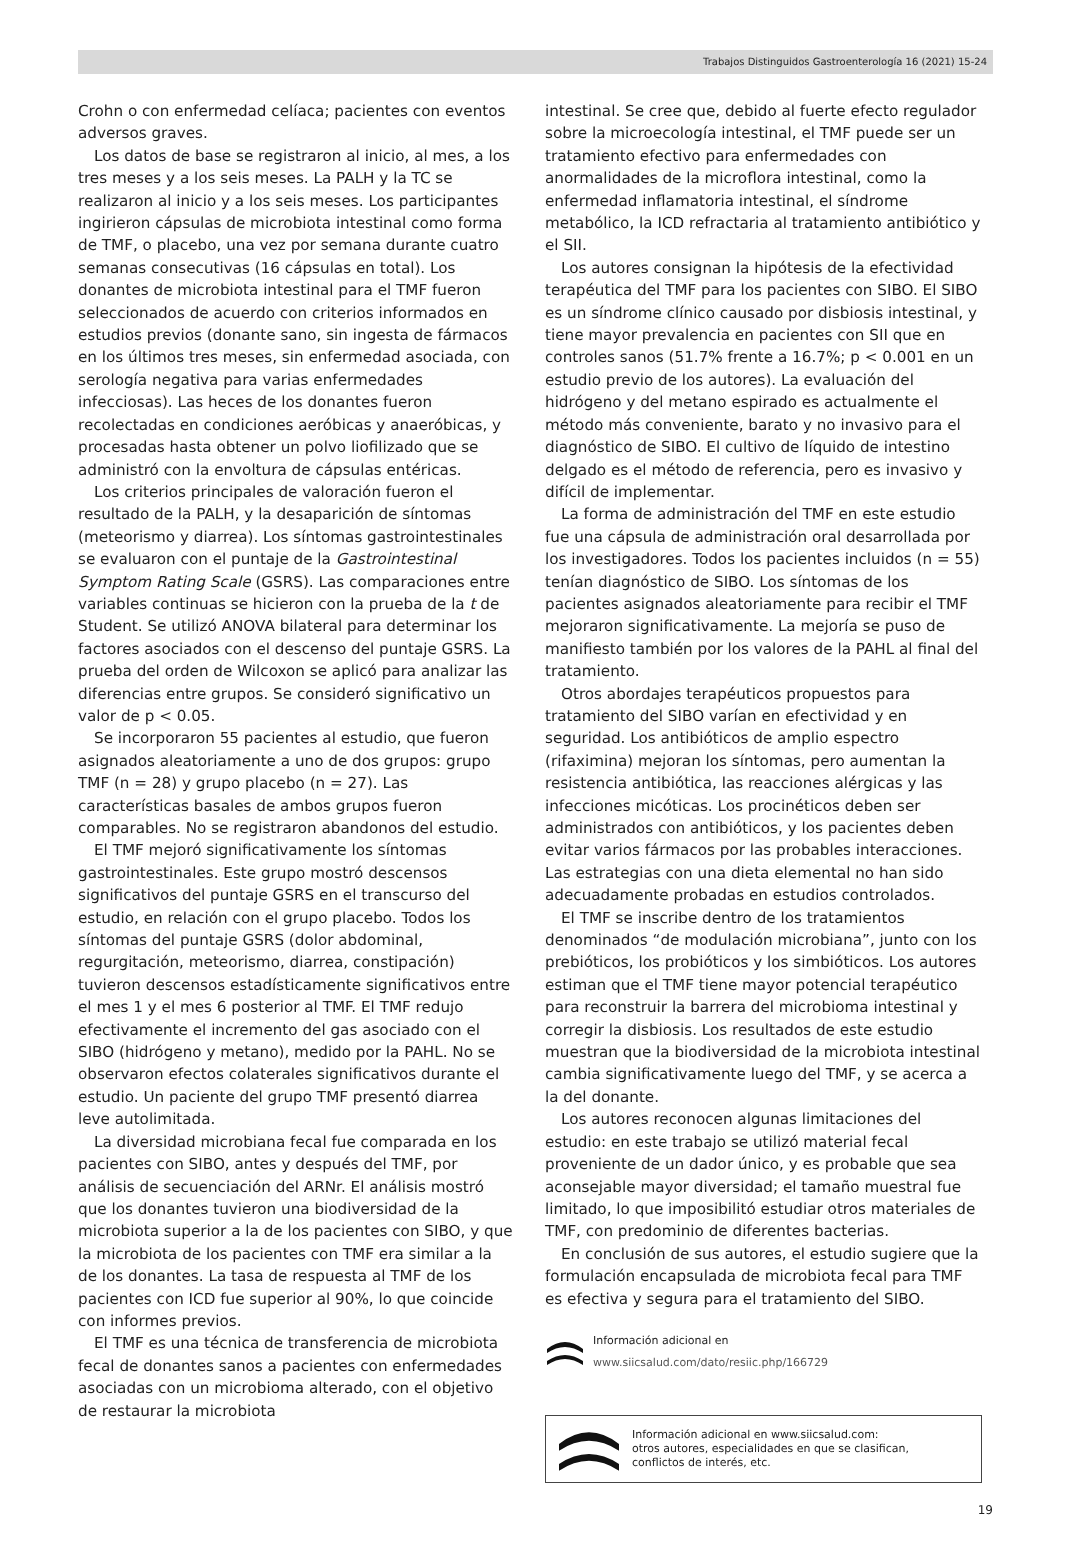Trabajos Distinguidos Gastroenterología 16 (2021) 15-24
Crohn o con enfermedad celíaca; pacientes con eventos adversos graves.
Los datos de base se registraron al inicio, al mes, a los tres meses y a los seis meses. La PALH y la TC se realizaron al inicio y a los seis meses. Los participantes ingirieron cápsulas de microbiota intestinal como forma de TMF, o placebo, una vez por semana durante cuatro semanas consecutivas (16 cápsulas en total). Los donantes de microbiota intestinal para el TMF fueron seleccionados de acuerdo con criterios informados en estudios previos (donante sano, sin ingesta de fármacos en los últimos tres meses, sin enfermedad asociada, con serología negativa para varias enfermedades infecciosas). Las heces de los donantes fueron recolectadas en condiciones aeróbicas y anaeróbicas, y procesadas hasta obtener un polvo liofilizado que se administró con la envoltura de cápsulas entéricas.
Los criterios principales de valoración fueron el resultado de la PALH, y la desaparición de síntomas (meteorismo y diarrea). Los síntomas gastrointestinales se evaluaron con el puntaje de la Gastrointestinal Symptom Rating Scale (GSRS). Las comparaciones entre variables continuas se hicieron con la prueba de la t de Student. Se utilizó ANOVA bilateral para determinar los factores asociados con el descenso del puntaje GSRS. La prueba del orden de Wilcoxon se aplicó para analizar las diferencias entre grupos. Se consideró significativo un valor de p < 0.05.
Se incorporaron 55 pacientes al estudio, que fueron asignados aleatoriamente a uno de dos grupos: grupo TMF (n = 28) y grupo placebo (n = 27). Las características basales de ambos grupos fueron comparables. No se registraron abandonos del estudio.
El TMF mejoró significativamente los síntomas gastrointestinales. Este grupo mostró descensos significativos del puntaje GSRS en el transcurso del estudio, en relación con el grupo placebo. Todos los síntomas del puntaje GSRS (dolor abdominal, regurgitación, meteorismo, diarrea, constipación) tuvieron descensos estadísticamente significativos entre el mes 1 y el mes 6 posterior al TMF. El TMF redujo efectivamente el incremento del gas asociado con el SIBO (hidrógeno y metano), medido por la PAHL. No se observaron efectos colaterales significativos durante el estudio. Un paciente del grupo TMF presentó diarrea leve autolimitada.
La diversidad microbiana fecal fue comparada en los pacientes con SIBO, antes y después del TMF, por análisis de secuenciación del ARNr. El análisis mostró que los donantes tuvieron una biodiversidad de la microbiota superior a la de los pacientes con SIBO, y que la microbiota de los pacientes con TMF era similar a la de los donantes. La tasa de respuesta al TMF de los pacientes con ICD fue superior al 90%, lo que coincide con informes previos.
El TMF es una técnica de transferencia de microbiota fecal de donantes sanos a pacientes con enfermedades asociadas con un microbioma alterado, con el objetivo de restaurar la microbiota
intestinal. Se cree que, debido al fuerte efecto regulador sobre la microecología intestinal, el TMF puede ser un tratamiento efectivo para enfermedades con anormalidades de la microflora intestinal, como la enfermedad inflamatoria intestinal, el síndrome metabólico, la ICD refractaria al tratamiento antibiótico y el SII.
Los autores consignan la hipótesis de la efectividad terapéutica del TMF para los pacientes con SIBO. El SIBO es un síndrome clínico causado por disbiosis intestinal, y tiene mayor prevalencia en pacientes con SII que en controles sanos (51.7% frente a 16.7%; p < 0.001 en un estudio previo de los autores). La evaluación del hidrógeno y del metano espirado es actualmente el método más conveniente, barato y no invasivo para el diagnóstico de SIBO. El cultivo de líquido de intestino delgado es el método de referencia, pero es invasivo y difícil de implementar.
La forma de administración del TMF en este estudio fue una cápsula de administración oral desarrollada por los investigadores. Todos los pacientes incluidos (n = 55) tenían diagnóstico de SIBO. Los síntomas de los pacientes asignados aleatoriamente para recibir el TMF mejoraron significativamente. La mejoría se puso de manifiesto también por los valores de la PAHL al final del tratamiento.
Otros abordajes terapéuticos propuestos para tratamiento del SIBO varían en efectividad y en seguridad. Los antibióticos de amplio espectro (rifaximina) mejoran los síntomas, pero aumentan la resistencia antibiótica, las reacciones alérgicas y las infecciones micóticas. Los procinéticos deben ser administrados con antibióticos, y los pacientes deben evitar varios fármacos por las probables interacciones. Las estrategias con una dieta elemental no han sido adecuadamente probadas en estudios controlados.
El TMF se inscribe dentro de los tratamientos denominados “de modulación microbiana”, junto con los prebióticos, los probióticos y los simbióticos. Los autores estiman que el TMF tiene mayor potencial terapéutico para reconstruir la barrera del microbioma intestinal y corregir la disbiosis. Los resultados de este estudio muestran que la biodiversidad de la microbiota intestinal cambia significativamente luego del TMF, y se acerca a la del donante.
Los autores reconocen algunas limitaciones del estudio: en este trabajo se utilizó material fecal proveniente de un dador único, y es probable que sea aconsejable mayor diversidad; el tamaño muestral fue limitado, lo que imposibilitó estudiar otros materiales de TMF, con predominio de diferentes bacterias.
En conclusión de sus autores, el estudio sugiere que la formulación encapsulada de microbiota fecal para TMF es efectiva y segura para el tratamiento del SIBO.
Información adicional en
www.siicsalud.com/dato/resiic.php/166729
Información adicional en www.siicsalud.com:
otros autores, especialidades en que se clasifican,
conflictos de interés, etc.
19